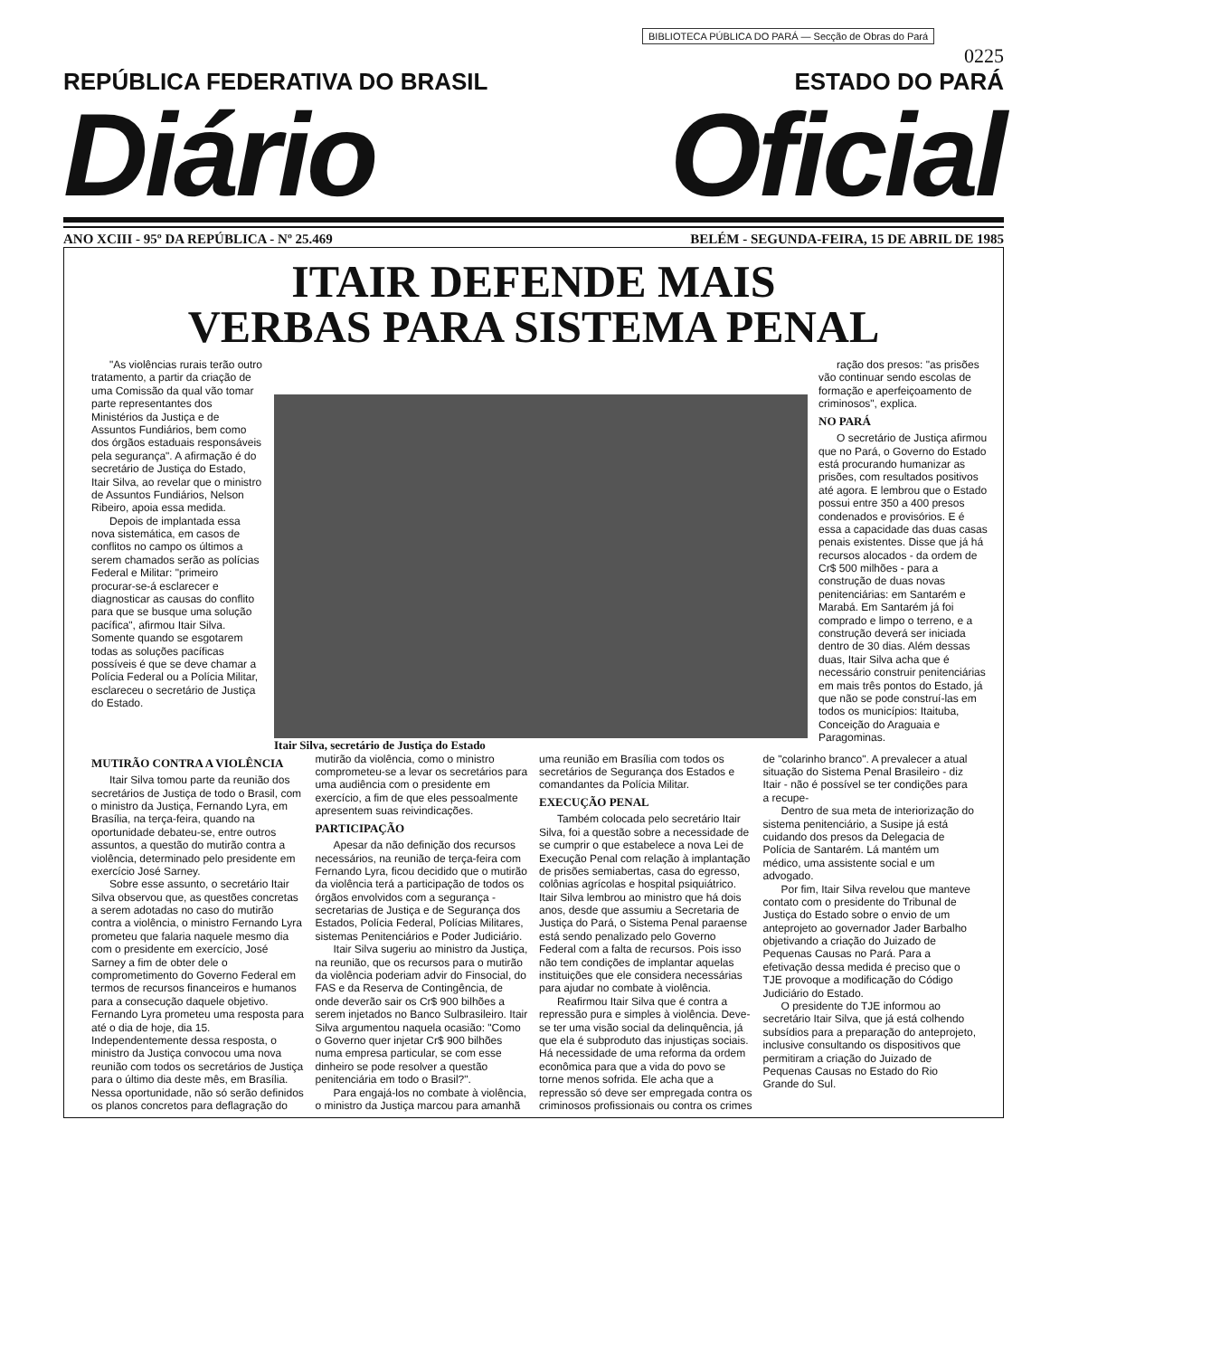BIBLIOTECA PÚBLICA DO PARÁ — Secção de Obras do Pará
0225
REPÚBLICA FEDERATIVA DO BRASIL ESTADO DO PARÁ
Diário Oficial
ANO XCIII - 95º DA REPÚBLICA - Nº 25.469 BELÉM - SEGUNDA-FEIRA, 15 DE ABRIL DE 1985
ITAIR DEFENDE MAIS
VERBAS PARA SISTEMA PENAL
"As violências rurais terão outro tratamento, a partir da criação de uma Comissão da qual vão tomar parte representantes dos Ministérios da Justiça e de Assuntos Fundiários, bem como dos órgãos estaduais responsáveis pela segurança". A afirmação é do secretário de Justiça do Estado, Itair Silva, ao revelar que o ministro de Assuntos Fundiários, Nelson Ribeiro, apoia essa medida.
Depois de implantada essa nova sistemática, em casos de conflitos no campo os últimos a serem chamados serão as polícias Federal e Militar: "primeiro procurar-se-á esclarecer e diagnosticar as causas do conflito para que se busque uma solução pacífica", afirmou Itair Silva. Somente quando se esgotarem todas as soluções pacíficas possíveis é que se deve chamar a Polícia Federal ou a Polícia Militar, esclareceu o secretário de Justiça do Estado.
Itair Silva, secretário de Justiça do Estado
ração dos presos: "as prisões vão continuar sendo escolas de formação e aperfeiçoamento de criminosos", explica.
NO PARÁ
O secretário de Justiça afirmou que no Pará, o Governo do Estado está procurando humanizar as prisões, com resultados positivos até agora. E lembrou que o Estado possui entre 350 a 400 presos condenados e provisórios. E é essa a capacidade das duas casas penais existentes. Disse que já há recursos alocados - da ordem de Cr$ 500 milhões - para a construção de duas novas penitenciárias: em Santarém e Marabá. Em Santarém já foi comprado e limpo o terreno, e a construção deverá ser iniciada dentro de 30 dias. Além dessas duas, Itair Silva acha que é necessário construir penitenciárias em mais três pontos do Estado, já que não se pode construí-las em todos os municípios: Itaituba, Conceição do Araguaia e Paragominas.
MUTIRÃO CONTRA A VIOLÊNCIA
Itair Silva tomou parte da reunião dos secretários de Justiça de todo o Brasil, com o ministro da Justiça, Fernando Lyra, em Brasília, na terça-feira, quando na oportunidade debateu-se, entre outros assuntos, a questão do mutirão contra a violência, determinado pelo presidente em exercício José Sarney.
Sobre esse assunto, o secretário Itair Silva observou que, as questões concretas a serem adotadas no caso do mutirão contra a violência, o ministro Fernando Lyra prometeu que falaria naquele mesmo dia com o presidente em exercício, José Sarney a fim de obter dele o comprometimento do Governo Federal em termos de recursos financeiros e humanos para a consecução daquele objetivo. Fernando Lyra prometeu uma resposta para até o dia de hoje, dia 15. Independentemente dessa resposta, o ministro da Justiça convocou uma nova reunião com todos os secretários de Justiça para o último dia deste mês, em Brasília. Nessa oportunidade, não só serão definidos os planos concretos para deflagração do mutirão da violência, como o ministro comprometeu-se a levar os secretários para uma audiência com o presidente em exercício, a fim de que eles pessoalmente apresentem suas reivindicações.
PARTICIPAÇÃO
Apesar da não definição dos recursos necessários, na reunião de terça-feira com Fernando Lyra, ficou decidido que o mutirão da violência terá a participação de todos os órgãos envolvidos com a segurança - secretarias de Justiça e de Segurança dos Estados, Polícia Federal, Polícias Militares, sistemas Penitenciários e Poder Judiciário.
Itair Silva sugeriu ao ministro da Justiça, na reunião, que os recursos para o mutirão da violência poderiam advir do Finsocial, do FAS e da Reserva de Contingência, de onde deverão sair os Cr$ 900 bilhões a serem injetados no Banco Sulbrasileiro. Itair Silva argumentou naquela ocasião: "Como o Governo quer injetar Cr$ 900 bilhões numa empresa particular, se com esse dinheiro se pode resolver a questão penitenciária em todo o Brasil?".
Para engajá-los no combate à violência, o ministro da Justiça marcou para amanhã uma reunião em Brasília com todos os secretários de Segurança dos Estados e comandantes da Polícia Militar.
EXECUÇÃO PENAL
Também colocada pelo secretário Itair Silva, foi a questão sobre a necessidade de se cumprir o que estabelece a nova Lei de Execução Penal com relação à implantação de prisões semiabertas, casa do egresso, colônias agrícolas e hospital psiquiátrico. Itair Silva lembrou ao ministro que há dois anos, desde que assumiu a Secretaria de Justiça do Pará, o Sistema Penal paraense está sendo penalizado pelo Governo Federal com a falta de recursos. Pois isso não tem condições de implantar aquelas instituições que ele considera necessárias para ajudar no combate à violência.
Reafirmou Itair Silva que é contra a repressão pura e simples à violência. Deve-se ter uma visão social da delinquência, já que ela é subproduto das injustiças sociais. Há necessidade de uma reforma da ordem econômica para que a vida do povo se torne menos sofrida. Ele acha que a repressão só deve ser empregada contra os criminosos profissionais ou contra os crimes de "colarinho branco". A prevalecer a atual situação do Sistema Penal Brasileiro - diz Itair - não é possível se ter condições para a recupe-
Dentro de sua meta de interiorização do sistema penitenciário, a Susipe já está cuidando dos presos da Delegacia de Polícia de Santarém. Lá mantém um médico, uma assistente social e um advogado.
Por fim, Itair Silva revelou que manteve contato com o presidente do Tribunal de Justiça do Estado sobre o envio de um anteprojeto ao governador Jader Barbalho objetivando a criação do Juizado de Pequenas Causas no Pará. Para a efetivação dessa medida é preciso que o TJE provoque a modificação do Código Judiciário do Estado.
O presidente do TJE informou ao secretário Itair Silva, que já está colhendo subsídios para a preparação do anteprojeto, inclusive consultando os dispositivos que permitiram a criação do Juizado de Pequenas Causas no Estado do Rio Grande do Sul.